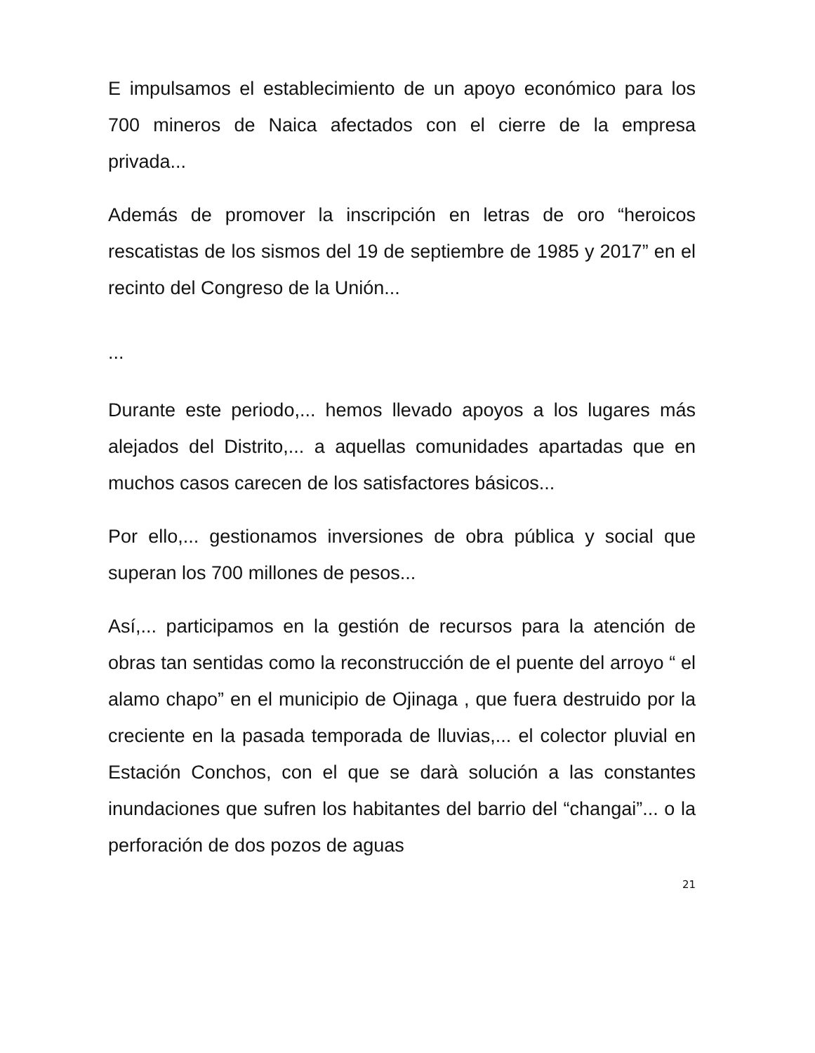E impulsamos el establecimiento de un apoyo económico para los 700 mineros de Naica afectados con el cierre de la empresa privada...
Además de promover la inscripción en letras de oro “heroicos rescatistas de los sismos del 19 de septiembre de 1985 y 2017” en el recinto del Congreso de la Unión...
...
Durante este periodo,... hemos llevado apoyos a los lugares más alejados del Distrito,... a aquellas comunidades apartadas que en muchos casos carecen de los satisfactores básicos...
Por ello,... gestionamos inversiones de obra pública y social que superan los 700 millones de pesos...
Así,... participamos en la gestión de recursos para la atención de obras tan sentidas como la reconstrucción de el puente del arroyo “ el alamo chapo” en el municipio de Ojinaga , que fuera destruido por la creciente en la pasada temporada de lluvias,... el colector pluvial en Estación Conchos, con el que se darà solución a las constantes inundaciones que sufren los habitantes del barrio del “changai”... o la perforación de dos pozos de aguas
21